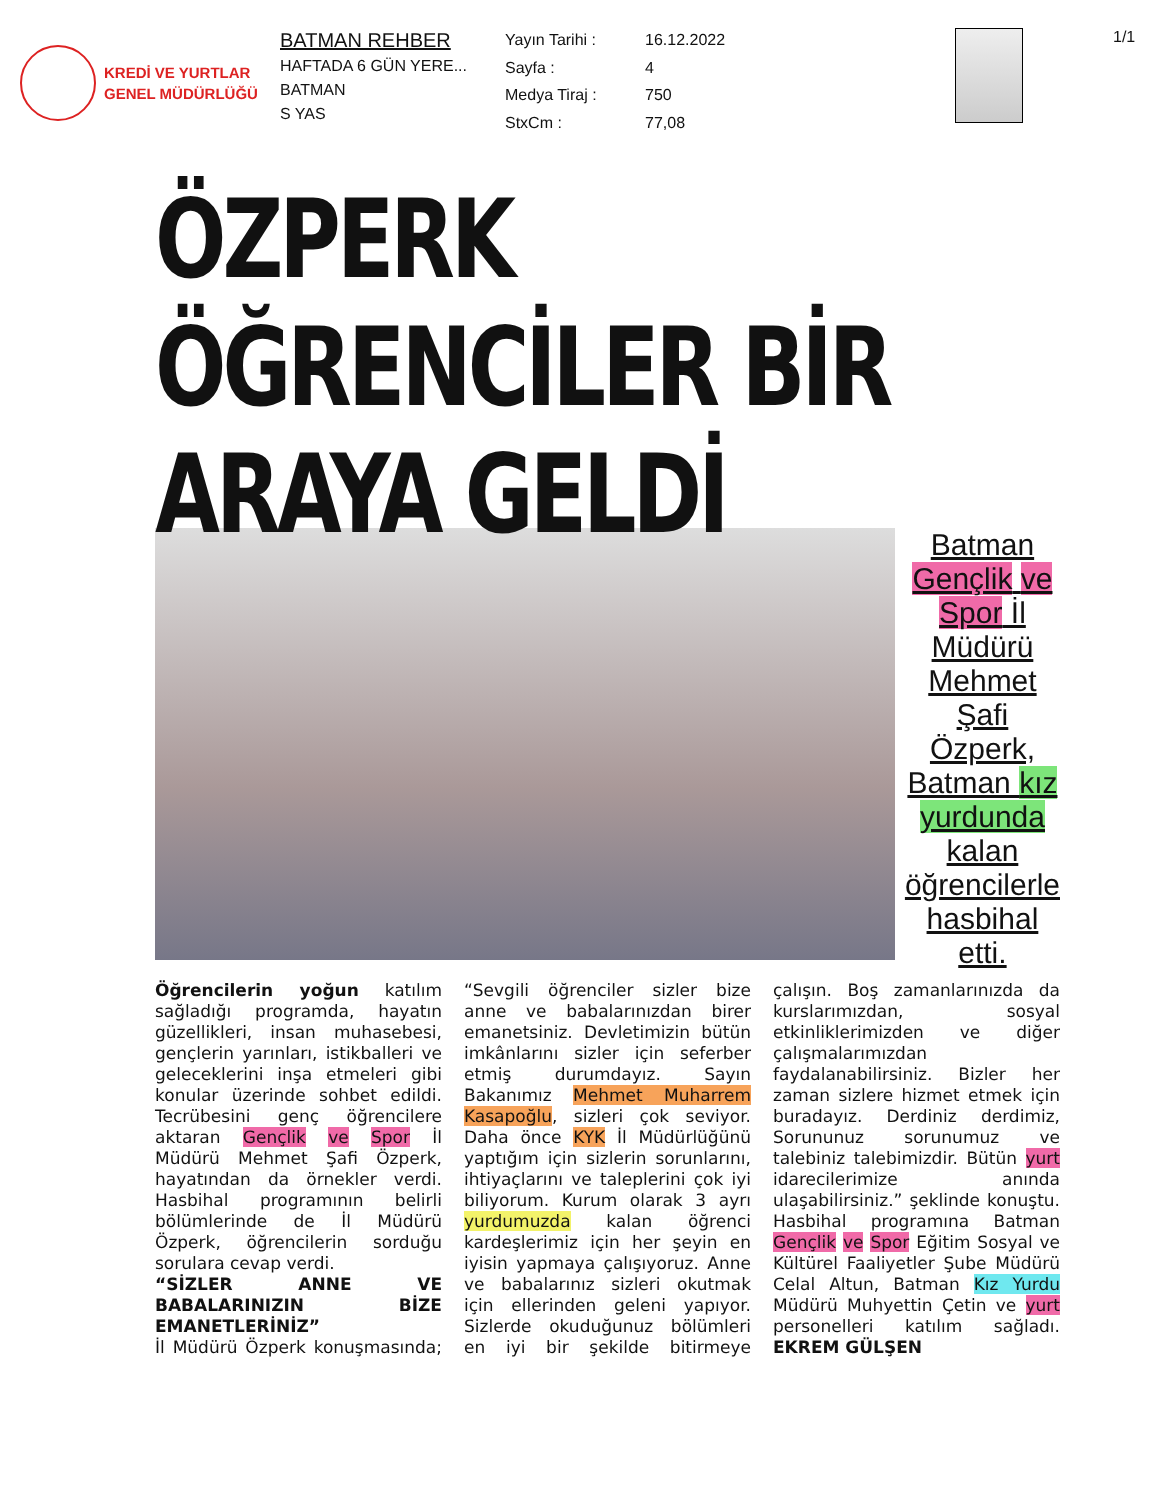KREDİ VE YURTLAR
GENEL MÜDÜRLÜĞÜ
BATMAN REHBER
HAFTADA 6 GÜN YERE...
BATMAN
S YAS
Yayın Tarihi : 16.12.2022 Sayfa : 4 Medya Tiraj : 750 StxCm : 77,08
1/1
ÖZPERK ÖĞRENCİLER BİR ARAYA GELDİ
Batman Gençlik ve Spor İl Müdürü Mehmet Şafi Özperk, Batman kız yurdunda kalan öğrencilerle hasbihal etti.
Öğrencilerin yoğun katılım sağladığı programda, hayatın güzellikleri, insan muhasebesi, gençlerin yarınları, istikballeri ve geleceklerini inşa etmeleri gibi konular üzerinde sohbet edildi. Tecrübesini genç öğrencilere aktaran Gençlik ve Spor İl Müdürü Mehmet Şafi Özperk, hayatından da örnekler verdi. Hasbihal programının belirli bölümlerinde de İl Müdürü Özperk, öğrencilerin sorduğu sorulara cevap verdi.
“SİZLER ANNE VE BABALARINIZIN BİZE EMANETLERİNİZ”
İl Müdürü Özperk konuşmasında; “Sevgili öğrenciler sizler bize anne ve babalarınızdan birer emanetsiniz. Devletimizin bütün imkânlarını sizler için seferber etmiş durumdayız. Sayın Bakanımız Mehmet Muharrem Kasapoğlu, sizleri çok seviyor. Daha önce KYK İl Müdürlüğünü yaptığım için sizlerin sorunlarını, ihtiyaçlarını ve taleplerini çok iyi biliyorum. Kurum olarak 3 ayrı yurdumuzda kalan öğrenci kardeşlerimiz için her şeyin en iyisin yapmaya çalışıyoruz. Anne ve babalarınız sizleri okutmak için ellerinden geleni yapıyor. Sizlerde okuduğunuz bölümleri en iyi bir şekilde bitirmeye çalışın. Boş zamanlarınızda da kurslarımızdan, sosyal etkinliklerimizden ve diğer çalışmalarımızdan faydalanabilirsiniz. Bizler her zaman sizlere hizmet etmek için buradayız. Derdiniz derdimiz, Sorununuz sorunumuz ve talebiniz talebimizdir. Bütün yurt idarecilerimize anında ulaşabilirsiniz.” şeklinde konuştu. Hasbihal programına Batman Gençlik ve Spor Eğitim Sosyal ve Kültürel Faaliyetler Şube Müdürü Celal Altun, Batman Kız Yurdu Müdürü Muhyettin Çetin ve yurt personelleri katılım sağladı. EKREM GÜLŞEN